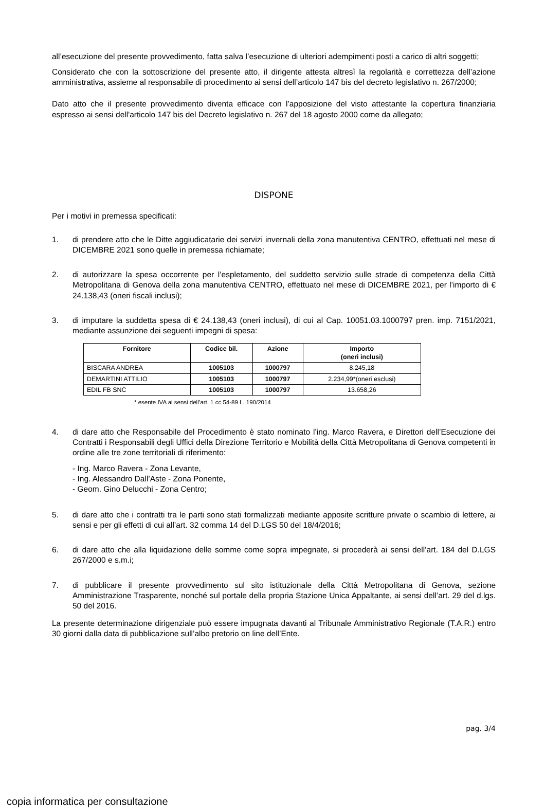all’esecuzione del presente provvedimento, fatta salva l’esecuzione di ulteriori adempimenti posti a carico di altri soggetti;
Considerato che con la sottoscrizione del presente atto, il dirigente attesta altresì la regolarità e correttezza dell’azione amministrativa, assieme al responsabile di procedimento ai sensi dell’articolo 147 bis del decreto legislativo n. 267/2000;
Dato atto che il presente provvedimento diventa efficace con l’apposizione del visto attestante la copertura finanziaria espresso ai sensi dell'articolo 147 bis del Decreto legislativo n. 267 del 18 agosto 2000 come da allegato;
DISPONE
Per i motivi in premessa specificati:
1. di prendere atto che le Ditte aggiudicatarie dei servizi invernali della zona manutentiva CENTRO, effettuati nel mese di DICEMBRE 2021 sono quelle in premessa richiamate;
2. di autorizzare la spesa occorrente per l’espletamento, del suddetto servizio sulle strade di competenza della Città Metropolitana di Genova della zona manutentiva CENTRO, effettuato nel mese di DICEMBRE 2021, per l’importo di € 24.138,43 (oneri fiscali inclusi);
3. di imputare la suddetta spesa di € 24.138,43 (oneri inclusi), di cui al Cap. 10051.03.1000797 pren. imp. 7151/2021, mediante assunzione dei seguenti impegni di spesa:
| Fornitore | Codice bil. | Azione | Importo (oneri inclusi) |
| --- | --- | --- | --- |
| BISCARA ANDREA | 1005103 | 1000797 | 8.245,18 |
| DEMARTINI ATTILIO | 1005103 | 1000797 | 2.234,99*(oneri esclusi) |
| EDIL FB SNC | 1005103 | 1000797 | 13.658,26 |
* esente IVA ai sensi dell’art. 1 cc 54-89 L. 190/2014
4. di dare atto che Responsabile del Procedimento è stato nominato l’ing. Marco Ravera, e Direttori dell’Esecuzione dei Contratti i Responsabili degli Uffici della Direzione Territorio e Mobilità della Città Metropolitana di Genova competenti in ordine alle tre zone territoriali di riferimento:
- Ing. Marco Ravera - Zona Levante,
- Ing. Alessandro Dall’Aste - Zona Ponente,
- Geom. Gino Delucchi - Zona Centro;
5. di dare atto che i contratti tra le parti sono stati formalizzati mediante apposite scritture private o scambio di lettere, ai sensi e per gli effetti di cui all’art. 32 comma 14 del D.LGS 50 del 18/4/2016;
6. di dare atto che alla liquidazione delle somme come sopra impegnate, si procederà ai sensi dell’art. 184 del D.LGS 267/2000 e s.m.i;
7. di pubblicare il presente provvedimento sul sito istituzionale della Città Metropolitana di Genova, sezione Amministrazione Trasparente, nonché sul portale della propria Stazione Unica Appaltante, ai sensi dell’art. 29 del d.lgs. 50 del 2016.
La presente determinazione dirigenziale può essere impugnata davanti al Tribunale Amministrativo Regionale (T.A.R.) entro 30 giorni dalla data di pubblicazione sull’albo pretorio on line dell’Ente.
pag. 3/4
copia informatica per consultazione